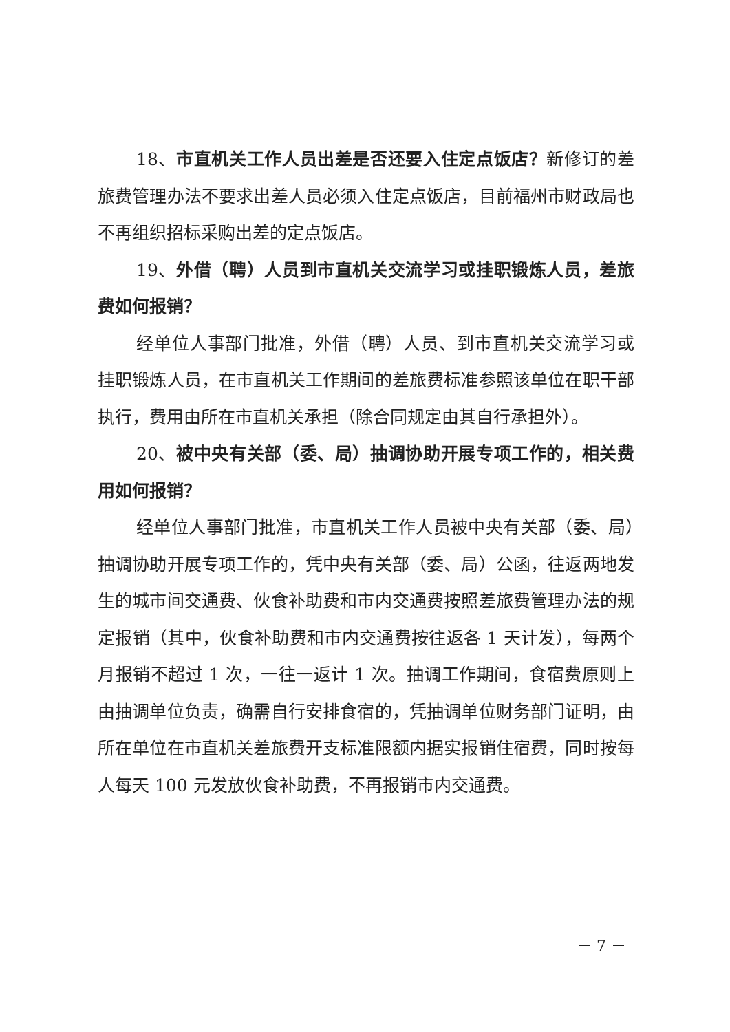18、市直机关工作人员出差是否还要入住定点饭店？新修订的差旅费管理办法不要求出差人员必须入住定点饭店，目前福州市财政局也不再组织招标采购出差的定点饭店。
19、外借（聘）人员到市直机关交流学习或挂职锻炼人员，差旅费如何报销？
经单位人事部门批准，外借（聘）人员、到市直机关交流学习或挂职锻炼人员，在市直机关工作期间的差旅费标准参照该单位在职干部执行，费用由所在市直机关承担（除合同规定由其自行承担外）。
20、被中央有关部（委、局）抽调协助开展专项工作的，相关费用如何报销？
经单位人事部门批准，市直机关工作人员被中央有关部（委、局）抽调协助开展专项工作的，凭中央有关部（委、局）公函，往返两地发生的城市间交通费、伙食补助费和市内交通费按照差旅费管理办法的规定报销（其中，伙食补助费和市内交通费按往返各 1 天计发），每两个月报销不超过 1 次，一往一返计 1 次。抽调工作期间，食宿费原则上由抽调单位负责，确需自行安排食宿的，凭抽调单位财务部门证明，由所在单位在市直机关差旅费开支标准限额内据实报销住宿费，同时按每人每天 100 元发放伙食补助费，不再报销市内交通费。
－ 7 －